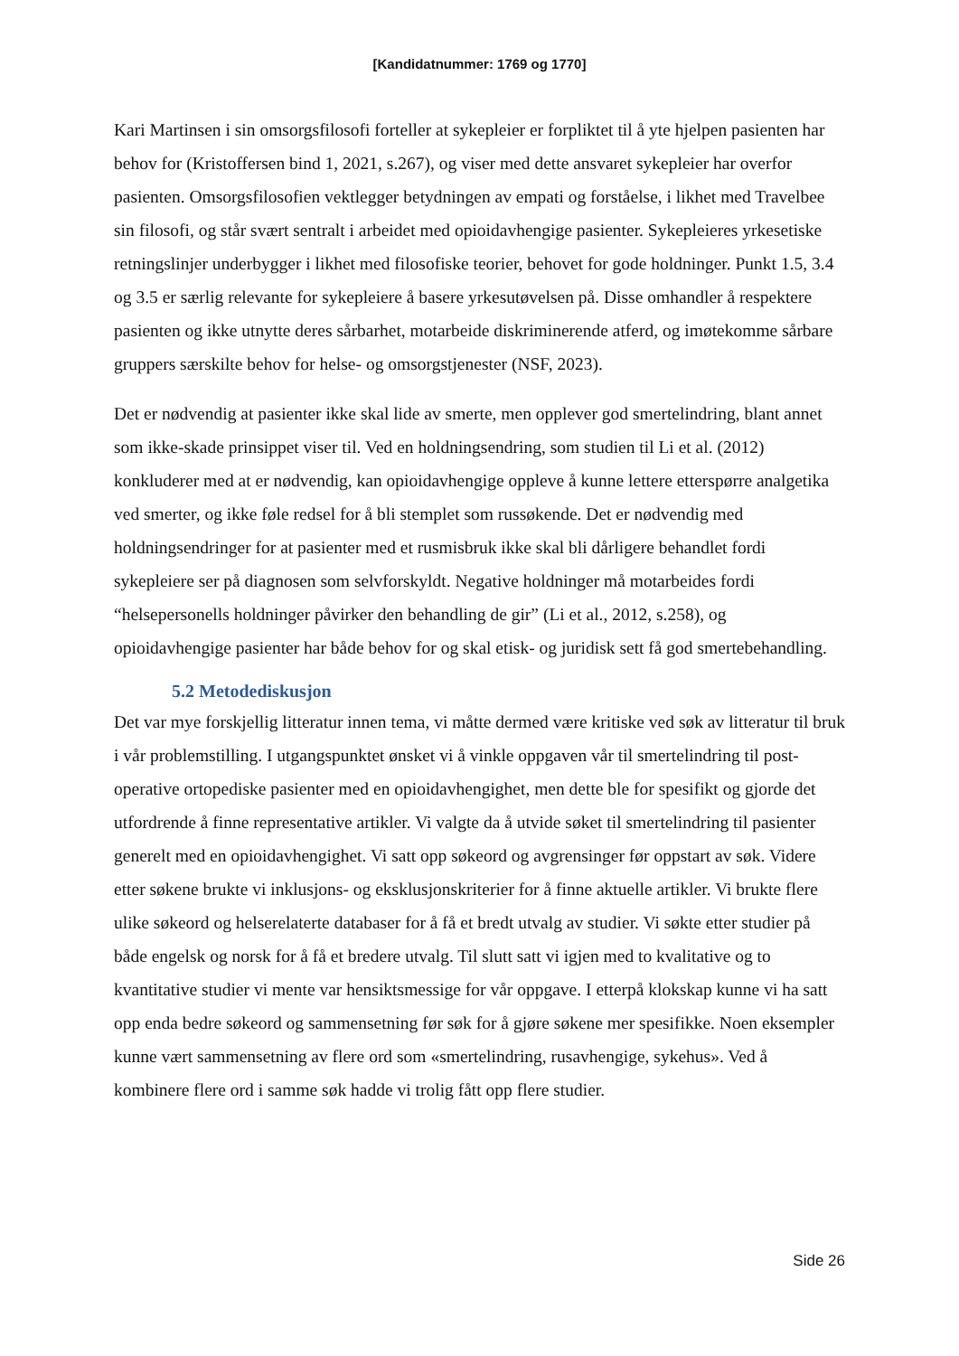[Kandidatnummer: 1769 og 1770]
Kari Martinsen i sin omsorgsfilosofi forteller at sykepleier er forpliktet til å yte hjelpen pasienten har behov for (Kristoffersen bind 1, 2021, s.267), og viser med dette ansvaret sykepleier har overfor pasienten. Omsorgsfilosofien vektlegger betydningen av empati og forståelse, i likhet med Travelbee sin filosofi, og står svært sentralt i arbeidet med opioidavhengige pasienter. Sykepleieres yrkesetiske retningslinjer underbygger i likhet med filosofiske teorier, behovet for gode holdninger. Punkt 1.5, 3.4 og 3.5 er særlig relevante for sykepleiere å basere yrkesutøvelsen på. Disse omhandler å respektere pasienten og ikke utnytte deres sårbarhet, motarbeide diskriminerende atferd, og imøtekomme sårbare gruppers særskilte behov for helse- og omsorgstjenester (NSF, 2023).
Det er nødvendig at pasienter ikke skal lide av smerte, men opplever god smertelindring, blant annet som ikke-skade prinsippet viser til. Ved en holdningsendring, som studien til Li et al. (2012) konkluderer med at er nødvendig, kan opioidavhengige oppleve å kunne lettere etterspørre analgetika ved smerter, og ikke føle redsel for å bli stemplet som russøkende. Det er nødvendig med holdningsendringer for at pasienter med et rusmisbruk ikke skal bli dårligere behandlet fordi sykepleiere ser på diagnosen som selvforskyldt. Negative holdninger må motarbeides fordi “helsepersonells holdninger påvirker den behandling de gir” (Li et al., 2012, s.258), og opioidavhengige pasienter har både behov for og skal etisk- og juridisk sett få god smertebehandling.
5.2 Metodediskusjon
Det var mye forskjellig litteratur innen tema, vi måtte dermed være kritiske ved søk av litteratur til bruk i vår problemstilling. I utgangspunktet ønsket vi å vinkle oppgaven vår til smertelindring til post-operative ortopediske pasienter med en opioidavhengighet, men dette ble for spesifikt og gjorde det utfordrende å finne representative artikler. Vi valgte da å utvide søket til smertelindring til pasienter generelt med en opioidavhengighet. Vi satt opp søkeord og avgrensinger før oppstart av søk. Videre etter søkene brukte vi inklusjons- og eksklusjonskriterier for å finne aktuelle artikler. Vi brukte flere ulike søkeord og helserelaterte databaser for å få et bredt utvalg av studier. Vi søkte etter studier på både engelsk og norsk for å få et bredere utvalg. Til slutt satt vi igjen med to kvalitative og to kvantitative studier vi mente var hensiktsmessige for vår oppgave. I etterpå klokskap kunne vi ha satt opp enda bedre søkeord og sammensetning før søk for å gjøre søkene mer spesifikke. Noen eksempler kunne vært sammensetning av flere ord som «smertelindring, rusavhengige, sykehus». Ved å kombinere flere ord i samme søk hadde vi trolig fått opp flere studier.
Side 26